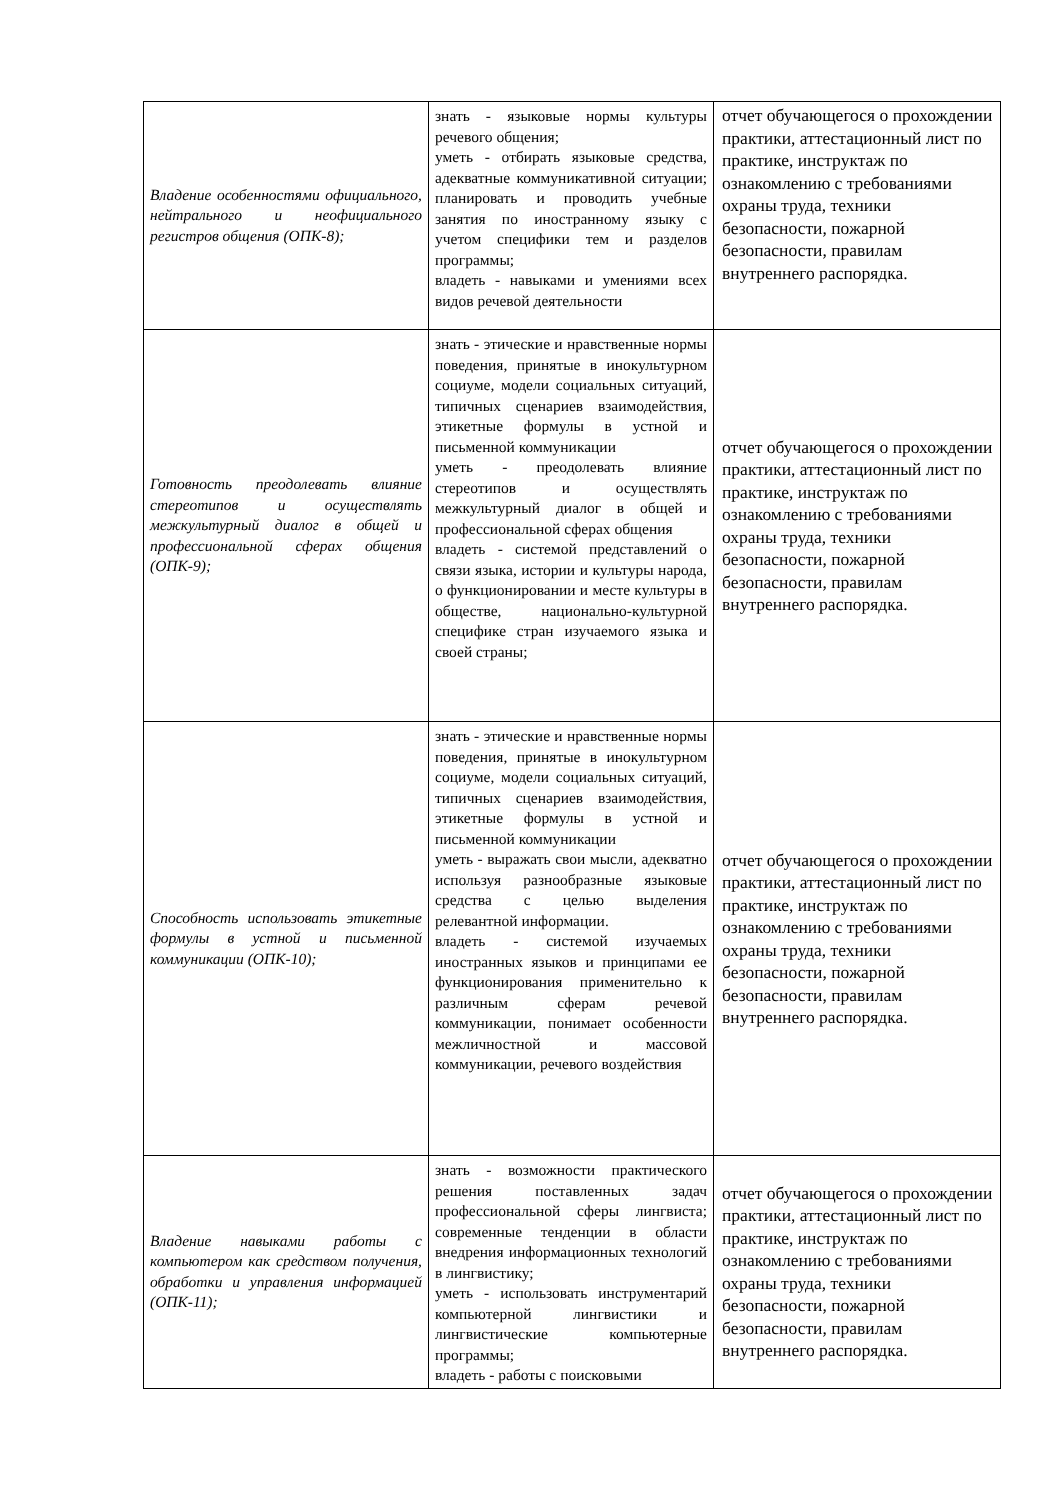| Владение особенностями официального, нейтрального и неофициального регистров общения (ОПК-8); | знать - языковые нормы культуры речевого общения; уметь - отбирать языковые средства, адекватные коммуникативной ситуации; планировать и проводить учебные занятия по иностранному языку с учетом специфики тем и разделов программы; владеть - навыками и умениями всех видов речевой деятельности | отчет обучающегося о прохождении практики, аттестационный лист по практике, инструктаж по ознакомлению с требованиями охраны труда, техники безопасности, пожарной безопасности, правилам внутреннего распорядка. |
| Готовность преодолевать влияние стереотипов и осуществлять межкультурный диалог в общей и профессиональной сферах общения (ОПК-9); | знать - этические и нравственные нормы поведения, принятые в инокультурном социуме, модели социальных ситуаций, типичных сценариев взаимодействия, этикетные формулы в устной и письменной коммуникации уметь - преодолевать влияние стереотипов и осуществлять межкультурный диалог в общей и профессиональной сферах общения владеть - системой представлений о связи языка, истории и культуры народа, о функционировании и месте культуры в обществе, национально-культурной специфике стран изучаемого языка и своей страны; | отчет обучающегося о прохождении практики, аттестационный лист по практике, инструктаж по ознакомлению с требованиями охраны труда, техники безопасности, пожарной безопасности, правилам внутреннего распорядка. |
| Способность использовать этикетные формулы в устной и письменной коммуникации (ОПК-10); | знать - этические и нравственные нормы поведения, принятые в инокультурном социуме, модели социальных ситуаций, типичных сценариев взаимодействия, этикетные формулы в устной и письменной коммуникации уметь - выражать свои мысли, адекватно используя разнообразные языковые средства с целью выделения релевантной информации. владеть - системой изучаемых иностранных языков и принципами ее функционирования применительно к различным сферам речевой коммуникации, понимает особенности межличностной и массовой коммуникации, речевого воздействия | отчет обучающегося о прохождении практики, аттестационный лист по практике, инструктаж по ознакомлению с требованиями охраны труда, техники безопасности, пожарной безопасности, правилам внутреннего распорядка. |
| Владение навыками работы с компьютером как средством получения, обработки и управления информацией (ОПК-11); | знать - возможности практического решения поставленных задач профессиональной сферы лингвиста; современные тенденции в области внедрения информационных технологий в лингвистику; уметь - использовать инструментарий компьютерной лингвистики и лингвистические компьютерные программы; владеть - работы с поисковыми | отчет обучающегося о прохождении практики, аттестационный лист по практике, инструктаж по ознакомлению с требованиями охраны труда, техники безопасности, пожарной безопасности, правилам внутреннего распорядка. |